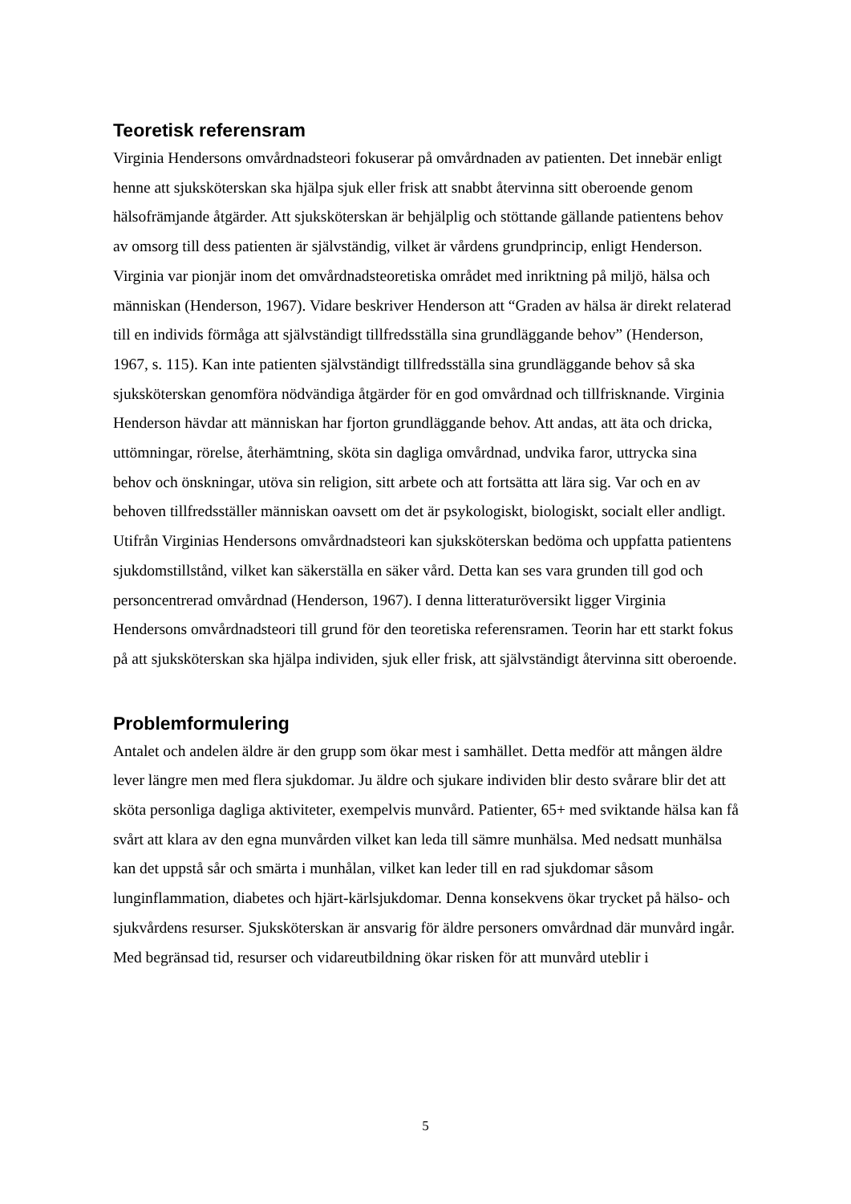Teoretisk referensram
Virginia Hendersons omvårdnadsteori fokuserar på omvårdnaden av patienten. Det innebär enligt henne att sjuksköterskan ska hjälpa sjuk eller frisk att snabbt återvinna sitt oberoende genom hälsofrämjande åtgärder. Att sjuksköterskan är behjälplig och stöttande gällande patientens behov av omsorg till dess patienten är självständig, vilket är vårdens grundprincip, enligt Henderson. Virginia var pionjär inom det omvårdnadsteoretiska området med inriktning på miljö, hälsa och människan (Henderson, 1967). Vidare beskriver Henderson att “Graden av hälsa är direkt relaterad till en individs förmåga att självständigt tillfredsställa sina grundläggande behov” (Henderson, 1967, s. 115). Kan inte patienten självständigt tillfredsställa sina grundläggande behov så ska sjuksköterskan genomföra nödvändiga åtgärder för en god omvårdnad och tillfrisknande. Virginia Henderson hävdar att människan har fjorton grundläggande behov. Att andas, att äta och dricka, uttömningar, rörelse, återhämtning, sköta sin dagliga omvårdnad, undvika faror, uttrycka sina behov och önskningar, utöva sin religion, sitt arbete och att fortsätta att lära sig. Var och en av behoven tillfredsställer människan oavsett om det är psykologiskt, biologiskt, socialt eller andligt. Utifrån Virginias Hendersons omvårdnadsteori kan sjuksköterskan bedöma och uppfatta patientens sjukdomstillstånd, vilket kan säkerställa en säker vård. Detta kan ses vara grunden till god och personcentrerad omvårdnad (Henderson, 1967). I denna litteraturöversikt ligger Virginia Hendersons omvårdnadsteori till grund för den teoretiska referensramen. Teorin har ett starkt fokus på att sjuksköterskan ska hjälpa individen, sjuk eller frisk, att självständigt återvinna sitt oberoende.
Problemformulering
Antalet och andelen äldre är den grupp som ökar mest i samhället. Detta medför att mången äldre lever längre men med flera sjukdomar. Ju äldre och sjukare individen blir desto svårare blir det att sköta personliga dagliga aktiviteter, exempelvis munvård. Patienter, 65+ med sviktande hälsa kan få svårt att klara av den egna munvården vilket kan leda till sämre munhälsa. Med nedsatt munhälsa kan det uppstå sår och smärta i munhålan, vilket kan leder till en rad sjukdomar såsom lunginflammation, diabetes och hjärt-kärlsjukdomar. Denna konsekvens ökar trycket på hälso- och sjukvårdens resurser. Sjuksköterskan är ansvarig för äldre personers omvårdnad där munvård ingår. Med begränsad tid, resurser och vidareutbildning ökar risken för att munvård uteblir i
5